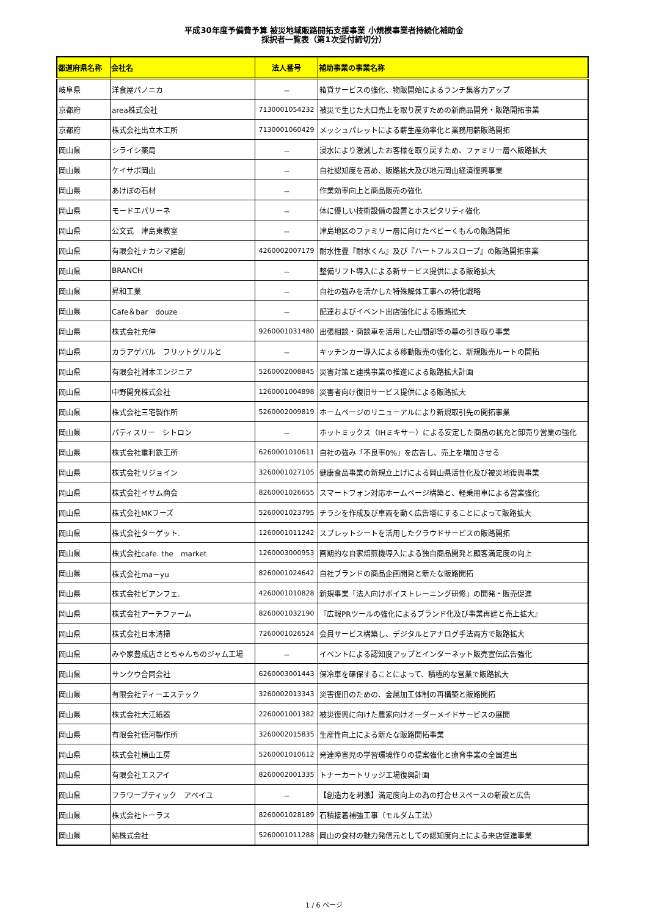平成30年度予備費予算 被災地域販路開拓支援事業 小規模事業者持続化補助金
採択者一覧表（第1次受付締切分）
| 都道府県名称 | 会社名 | 法人番号 | 補助事業の事業名称 |
| --- | --- | --- | --- |
| 岐阜県 | 洋食屋パノニカ | － | 箱貸サービスの強化、物販開始によるランチ集客力アップ |
| 京都府 | area株式会社 | 7130001054232 | 被災で生じた大口売上を取り戻すための新商品開発・販路開拓事業 |
| 京都府 | 株式会社出立木工所 | 7130001060429 | メッシュパレットによる薪生産効率化と業務用薪販路開拓 |
| 岡山県 | シライシ薬局 | － | 浸水により激減したお客様を取り戻すため、ファミリー層へ販路拡大 |
| 岡山県 | ケイサポ岡山 | － | 自社認知度を高め、販路拡大及び地元岡山経済復興事業 |
| 岡山県 | あけぼの石材 | － | 作業効率向上と商品販売の強化 |
| 岡山県 | モードエパリーネ | － | 体に優しい技術設備の設置とホスピタリティ強化 |
| 岡山県 | 公文式 津島東教室 | － | 津島地区のファミリー層に向けたベビーくもんの販路開拓 |
| 岡山県 | 有限会社ナカシマ建創 | 4260002007179 | 耐水性畳『耐水くん』及び『ハートフルスロープ』の販路開拓事業 |
| 岡山県 | BRANCH | － | 整備リフト導入による新サービス提供による販路拡大 |
| 岡山県 | 昇和工業 | － | 自社の強みを活かした特殊解体工事への特化戦略 |
| 岡山県 | Cafe＆bar douze | － | 配達およびイベント出店強化による販路拡大 |
| 岡山県 | 株式会社充伸 | 9260001031480 | 出張相談・商談車を活用した山間部等の墓の引き取り事業 |
| 岡山県 | カラアゲバル フリットグリルと | － | キッチンカー導入による移動販売の強化と、新規販売ルートの開拓 |
| 岡山県 | 有限会社淵本エンジニア | 5260002008845 | 災害対策と連携事業の推進による販路拡大計画 |
| 岡山県 | 中野開発株式会社 | 1260001004898 | 災害者向け復旧サービス提供による販路拡大 |
| 岡山県 | 株式会社三宅製作所 | 5260002009819 | ホームページのリニューアルにより新規取引先の開拓事業 |
| 岡山県 | パティスリー シトロン | － | ホットミックス（IHミキサー）による安定した商品の拡充と卸売り営業の強化 |
| 岡山県 | 株式会社重利鉄工所 | 6260001010611 | 自社の強み「不良率0%」を広告し、売上を増加させる |
| 岡山県 | 株式会社リジョイン | 3260001027105 | 健康食品事業の新規立上げによる岡山県活性化及び被災地復興事業 |
| 岡山県 | 株式会社イサム商会 | 8260001026655 | スマートフォン対応ホームページ構築と、軽乗用車による営業強化 |
| 岡山県 | 株式会社MKフーズ | 5260001023795 | チラシを作成及び車両を動く広告塔にすることによって販路拡大 |
| 岡山県 | 株式会社ターゲット. | 1260001011242 | スプレットシートを活用したクラウドサービスの販路開拓 |
| 岡山県 | 株式会社cafe. the market | 1260003000953 | 画期的な自家焙煎機導入による独自商品開発と顧客満足度の向上 |
| 岡山県 | 株式会社ma－yu | 8260001024642 | 自社ブランドの商品企画開発と新たな販路開拓 |
| 岡山県 | 株式会社ビアンフェ. | 4260001010828 | 新規事業「法人向けボイストレーニング研修」の開発・販売促進 |
| 岡山県 | 株式会社アーチファーム | 8260001032190 | 『広報PRツールの強化によるブランド化及び事業再建と売上拡大』 |
| 岡山県 | 株式会社日本清掃 | 7260001026524 | 会員サービス構築し、デジタルとアナログ手法両方で販路拡大 |
| 岡山県 | みや家豊成店さとちゃんちのジャム工場 | － | イベントによる認知度アップとインターネット販売宣伝広告強化 |
| 岡山県 | サンクウ合同会社 | 6260003001443 | 保冷車を確保することによって、積極的な営業で販路拡大 |
| 岡山県 | 有限会社ティーエステック | 3260002013343 | 災害復旧のための、金属加工体制の再構築と販路開拓 |
| 岡山県 | 株式会社大江紙器 | 2260001001382 | 被災復興に向けた農家向けオーダーメイドサービスの展開 |
| 岡山県 | 有限会社徳河製作所 | 3260002015835 | 生産性向上による新たな販路開拓事業 |
| 岡山県 | 株式会社横山工房 | 5260001010612 | 発達障害児の学習環境作りの提案強化と療育事業の全国進出 |
| 岡山県 | 有限会社エスアイ | 8260002001335 | トナーカートリッジ工場復興計画 |
| 岡山県 | フラワーブティック アベイユ | － | 【創造力を刺激】満足度向上の為の打合せスペースの新設と広告 |
| 岡山県 | 株式会社トーラス | 8260001028189 | 石積接着補強工事（モルダム工法） |
| 岡山県 | 結株式会社 | 5260001011288 | 岡山の食材の魅力発信元としての認知度向上による来店促進事業 |
1 / 6 ページ